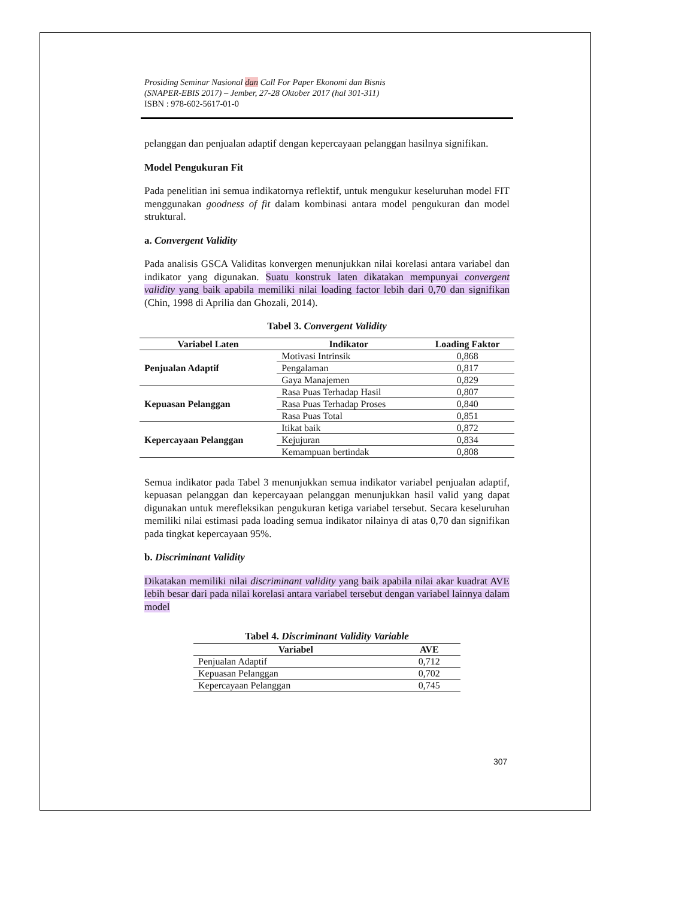Prosiding Seminar Nasional dan Call For Paper Ekonomi dan Bisnis
(SNAPER-EBIS 2017) – Jember, 27-28 Oktober 2017 (hal 301-311)
ISBN : 978-602-5617-01-0
pelanggan dan penjualan adaptif dengan kepercayaan pelanggan hasilnya signifikan.
Model Pengukuran Fit
Pada penelitian ini semua indikatornya reflektif, untuk mengukur keseluruhan model FIT menggunakan goodness of fit dalam kombinasi antara model pengukuran dan model struktural.
a. Convergent Validity
Pada analisis GSCA Validitas konvergen menunjukkan nilai korelasi antara variabel dan indikator yang digunakan. Suatu konstruk laten dikatakan mempunyai convergent validity yang baik apabila memiliki nilai loading factor lebih dari 0,70 dan signifikan (Chin, 1998 di Aprilia dan Ghozali, 2014).
Tabel 3. Convergent Validity
| Variabel Laten | Indikator | Loading Faktor |
| --- | --- | --- |
| Penjualan Adaptif | Motivasi Intrinsik | 0,868 |
| | Pengalaman | 0,817 |
| | Gaya Manajemen | 0,829 |
| Kepuasan Pelanggan | Rasa Puas Terhadap Hasil | 0,807 |
| | Rasa Puas Terhadap Proses | 0,840 |
| | Rasa Puas Total | 0,851 |
| Kepercayaan Pelanggan | Itikat baik | 0,872 |
| | Kejujuran | 0,834 |
| | Kemampuan bertindak | 0,808 |
Semua indikator pada Tabel 3 menunjukkan semua indikator variabel penjualan adaptif, kepuasan pelanggan dan kepercayaan pelanggan menunjukkan hasil valid yang dapat digunakan untuk merefleksikan pengukuran ketiga variabel tersebut. Secara keseluruhan memiliki nilai estimasi pada loading semua indikator nilainya di atas 0,70 dan signifikan pada tingkat kepercayaan 95%.
b. Discriminant Validity
Dikatakan memiliki nilai discriminant validity yang baik apabila nilai akar kuadrat AVE lebih besar dari pada nilai korelasi antara variabel tersebut dengan variabel lainnya dalam model
Tabel 4. Discriminant Validity Variable
| Variabel | AVE |
| --- | --- |
| Penjualan Adaptif | 0,712 |
| Kepuasan Pelanggan | 0,702 |
| Kepercayaan Pelanggan | 0,745 |
307